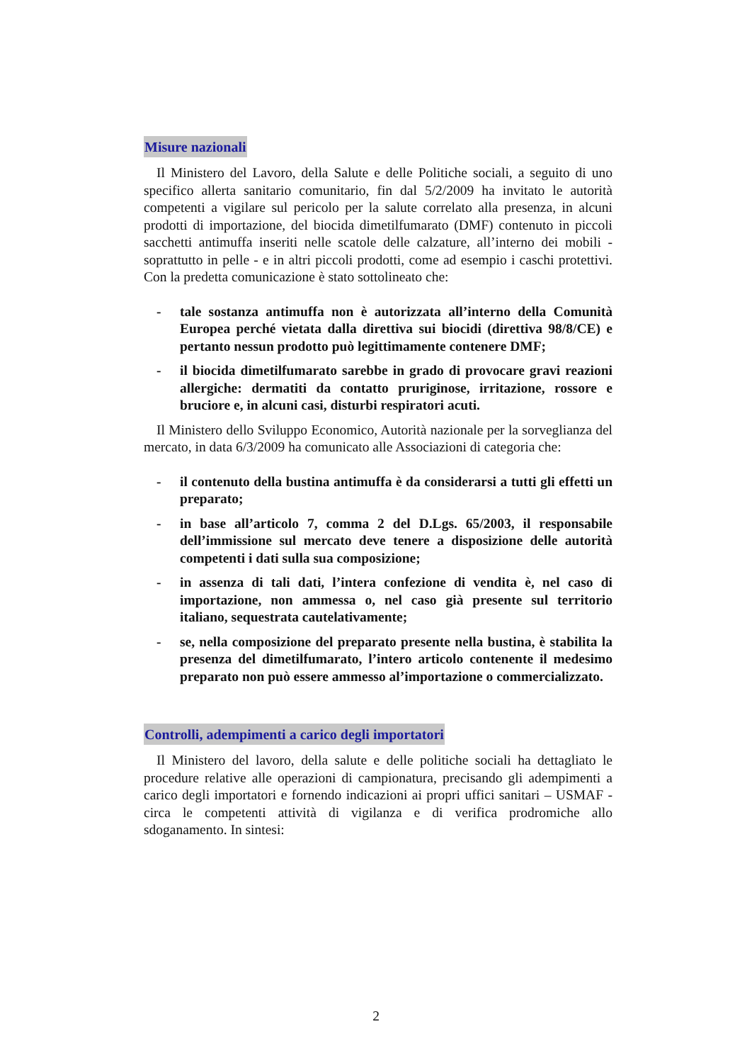Misure nazionali
Il Ministero del Lavoro, della Salute e delle Politiche sociali, a seguito di uno specifico allerta sanitario comunitario, fin dal 5/2/2009 ha invitato le autorità competenti a vigilare sul pericolo per la salute correlato alla presenza, in alcuni prodotti di importazione, del biocida dimetilfumarato (DMF) contenuto in piccoli sacchetti antimuffa inseriti nelle scatole delle calzature, all’interno dei mobili - soprattutto in pelle - e in altri piccoli prodotti, come ad esempio i caschi protettivi. Con la predetta comunicazione è stato sottolineato che:
- tale sostanza antimuffa non è autorizzata all’interno della Comunità Europea perché vietata dalla direttiva sui biocidi (direttiva 98/8/CE) e pertanto nessun prodotto può legittimamente contenere DMF;
- il biocida dimetilfumarato sarebbe in grado di provocare gravi reazioni allergiche: dermatiti da contatto pruriginose, irritazione, rossore e bruciore e, in alcuni casi, disturbi respiratori acuti.
Il Ministero dello Sviluppo Economico, Autorità nazionale per la sorveglianza del mercato, in data 6/3/2009 ha comunicato alle Associazioni di categoria che:
- il contenuto della bustina antimuffa è da considerarsi a tutti gli effetti un preparato;
- in base all’articolo 7, comma 2 del D.Lgs. 65/2003, il responsabile dell’immissione sul mercato deve tenere a disposizione delle autorità competenti i dati sulla sua composizione;
- in assenza di tali dati, l’intera confezione di vendita è, nel caso di importazione, non ammessa o, nel caso già presente sul territorio italiano, sequestrata cautelativamente;
- se, nella composizione del preparato presente nella bustina, è stabilita la presenza del dimetilfumarato, l’intero articolo contenente il medesimo preparato non può essere ammesso al’importazione o commercializzato.
Controlli, adempimenti a carico degli importatori
Il Ministero del lavoro, della salute e delle politiche sociali ha dettagliato le procedure relative alle operazioni di campionatura, precisando gli adempimenti a carico degli importatori e fornendo indicazioni ai propri uffici sanitari – USMAF - circa le competenti attività di vigilanza e di verifica prodromiche allo sdoganamento. In sintesi:
2